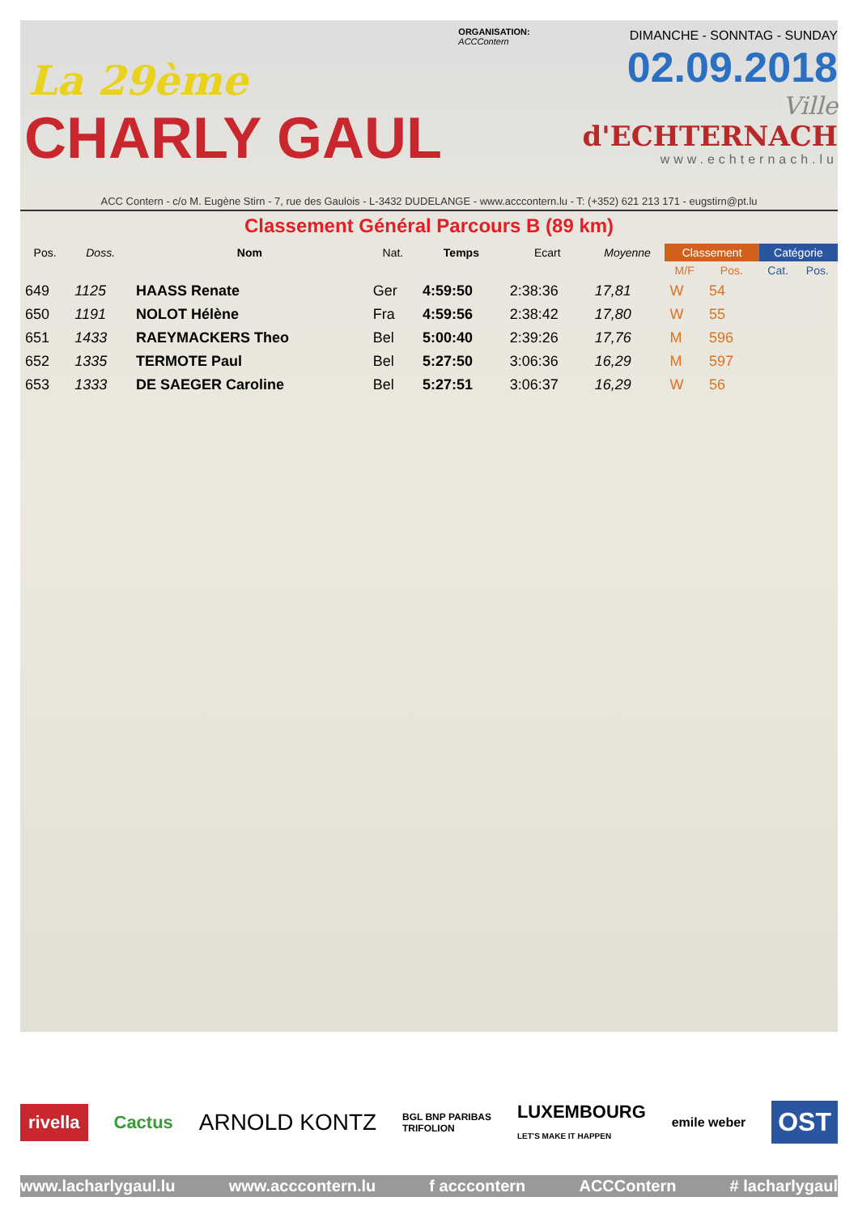La 29ème
CHARLY GAUL
ORGANISATION:
ACCContern
DIMANCHE - SONNTAG - SUNDAY
02.09.2018
Ville
d'ECHTERNACH
www.echternach.lu
ACC Contern - c/o M. Eugène Stirn - 7, rue des Gaulois - L-3432 DUDELANGE - www.acccontern.lu - T: (+352) 621 213 171 - eugstirn@pt.lu
Classement Général Parcours B (89 km)
| Pos. | Doss. | Nom | Nat. | Temps | Ecart | Moyenne | Classement | | Catégorie | |
| --- | --- | --- | --- | --- | --- | --- | --- | --- | --- | --- |
| | | | | | | | M/F | Pos. | Cat. | Pos. |
| 649 | 1125 | HAASS Renate | Ger | 4:59:50 | 2:38:36 | 17,81 | W | 54 | | |
| 650 | 1191 | NOLOT Hélène | Fra | 4:59:56 | 2:38:42 | 17,80 | W | 55 | | |
| 651 | 1433 | RAEYMACKERS Theo | Bel | 5:00:40 | 2:39:26 | 17,76 | M | 596 | | |
| 652 | 1335 | TERMOTE Paul | Bel | 5:27:50 | 3:06:36 | 16,29 | M | 597 | | |
| 653 | 1333 | DE SAEGER Caroline | Bel | 5:27:51 | 3:06:37 | 16,29 | W | 56 | | |
rivella Cactus ARNOLD KONTZ BGL BNP PARIBAS
TRIFOLION LUXEMBOURG
LET'S MAKE IT HAPPEN emile weber OST
www.lacharlygaul.lu www.acccontern.lu f acccontern ACCContern # lacharlygaul